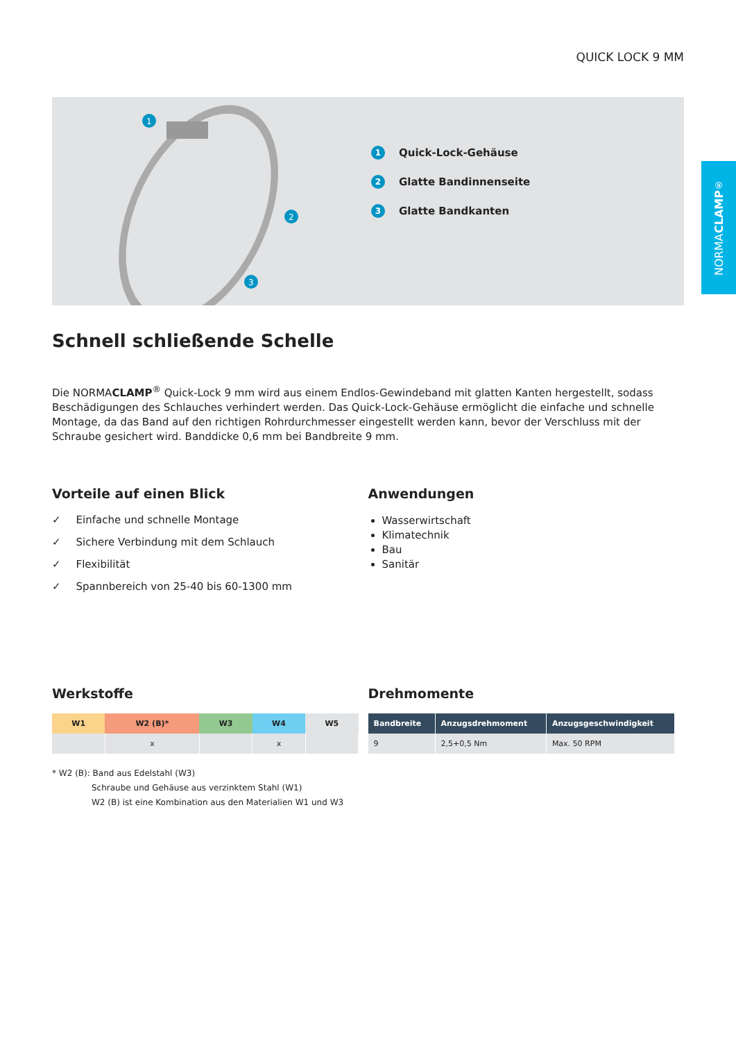QUICK LOCK 9 MM
1
2
3
1 Quick-Lock-Gehäuse
2 Glatte Bandinnenseite
3 Glatte Bandkanten
Schnell schließende Schelle
Die NORMACLAMP<sup>®</sup> Quick-Lock 9 mm wird aus einem Endlos-Gewindeband mit glatten Kanten hergestellt, sodass Beschädigungen des Schlauches verhindert werden. Das Quick-Lock-Gehäuse ermöglicht die einfache und schnelle Montage, da das Band auf den richtigen Rohrdurchmesser eingestellt werden kann, bevor der Verschluss mit der Schraube gesichert wird. Banddicke 0,6 mm bei Bandbreite 9 mm.
Vorteile auf einen Blick
✓ Einfache und schnelle Montage
✓ Sichere Verbindung mit dem Schlauch
✓ Flexibilität
✓ Spannbereich von 25-40 bis 60-1300 mm
Anwendungen
Wasserwirtschaft
Klimatechnik
Bau
Sanitär
Werkstoffe
| W1 | W2 (B)* | W3 | W4 | W5 |
| --- | --- | --- | --- | --- |
| | x | | x | |
* W2 (B): Band aus Edelstahl (W3)
Schraube und Gehäuse aus verzinktem Stahl (W1)
W2 (B) ist eine Kombination aus den Materialien W1 und W3
Drehmomente
| Bandbreite | Anzugsdrehmoment | Anzugsgeschwindigkeit |
| --- | --- | --- |
| 9 | 2,5+0,5 Nm | Max. 50 RPM |
NORMA CLAMP<sup>®</sup>